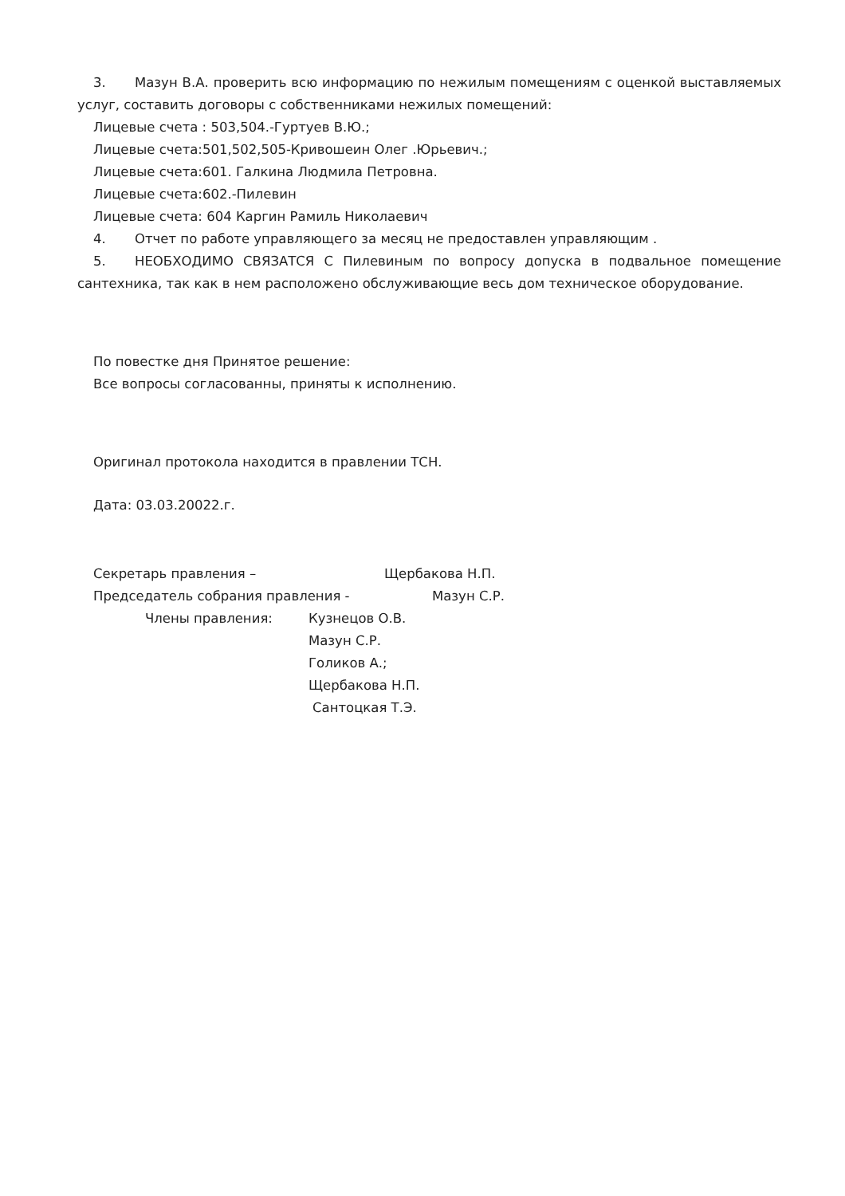3. Мазун В.А. проверить всю информацию по нежилым помещениям с оценкой выставляемых услуг, составить договоры с собственниками нежилых помещений:
Лицевые счета : 503,504.-Гуртуев В.Ю.;
Лицевые счета:501,502,505-Кривошеин Олег .Юрьевич.;
Лицевые счета:601. Галкина Людмила Петровна.
Лицевые счета:602.-Пилевин
Лицевые счета: 604 Каргин Рамиль Николаевич
4. Отчет по работе управляющего за месяц не предоставлен управляющим .
5. НЕОБХОДИМО СВЯЗАТСЯ С Пилевиным по вопросу допуска в подвальное помещение сантехника, так как в нем расположено обслуживающие весь дом техническое оборудование.
По повестке дня Принятое решение:
Все вопросы согласованны, приняты к исполнению.
Оригинал протокола находится в правлении ТСН.
Дата: 03.03.20022.г.
Секретарь правления – Щербакова Н.П.
Председатель собрания правления - Мазун С.Р.
Члены правления: Кузнецов О.В.
Мазун С.Р.
Голиков А.;
Щербакова Н.П.
Сантоцкая Т.Э.